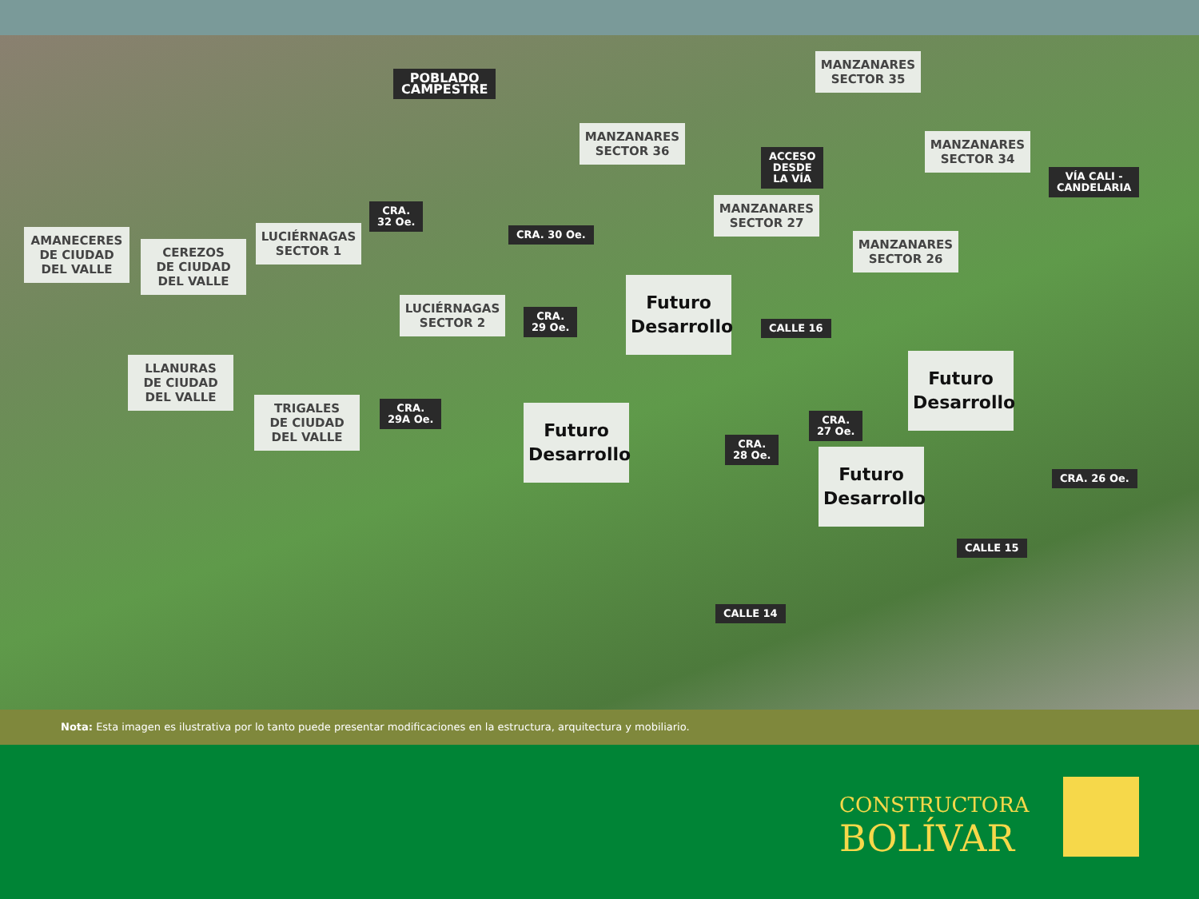POBLADO
CAMPESTRE
MANZANARES
SECTOR 35
MANZANARES
SECTOR 36
ACCESO
DESDE
LA VÍA
MANZANARES
SECTOR 34
VÍA CALI -
CANDELARIA
AMANECERES
DE CIUDAD DEL VALLE
CEREZOS
DE CIUDAD DEL VALLE
LUCIÉRNAGAS
SECTOR 1
CRA.
32 Oe.
CRA. 30 Oe.
MANZANARES
SECTOR 27
MANZANARES
SECTOR 26
LUCIÉRNAGAS
SECTOR 2
Futuro Desarrollo
CRA.
29 Oe.
CALLE 16
LLANURAS
DE CIUDAD DEL VALLE
TRIGALES
DE CIUDAD DEL VALLE
CRA.
29A Oe.
CRA.
27 Oe.
Futuro Desarrollo
CRA.
28 Oe.
Futuro Desarrollo
CRA. 26 Oe.
Futuro Desarrollo
CALLE 15
CALLE 14
Nota: Esta imagen es ilustrativa por lo tanto puede presentar modificaciones en la estructura, arquitectura y mobiliario.
CONSTRUCTORA
BOLÍVAR